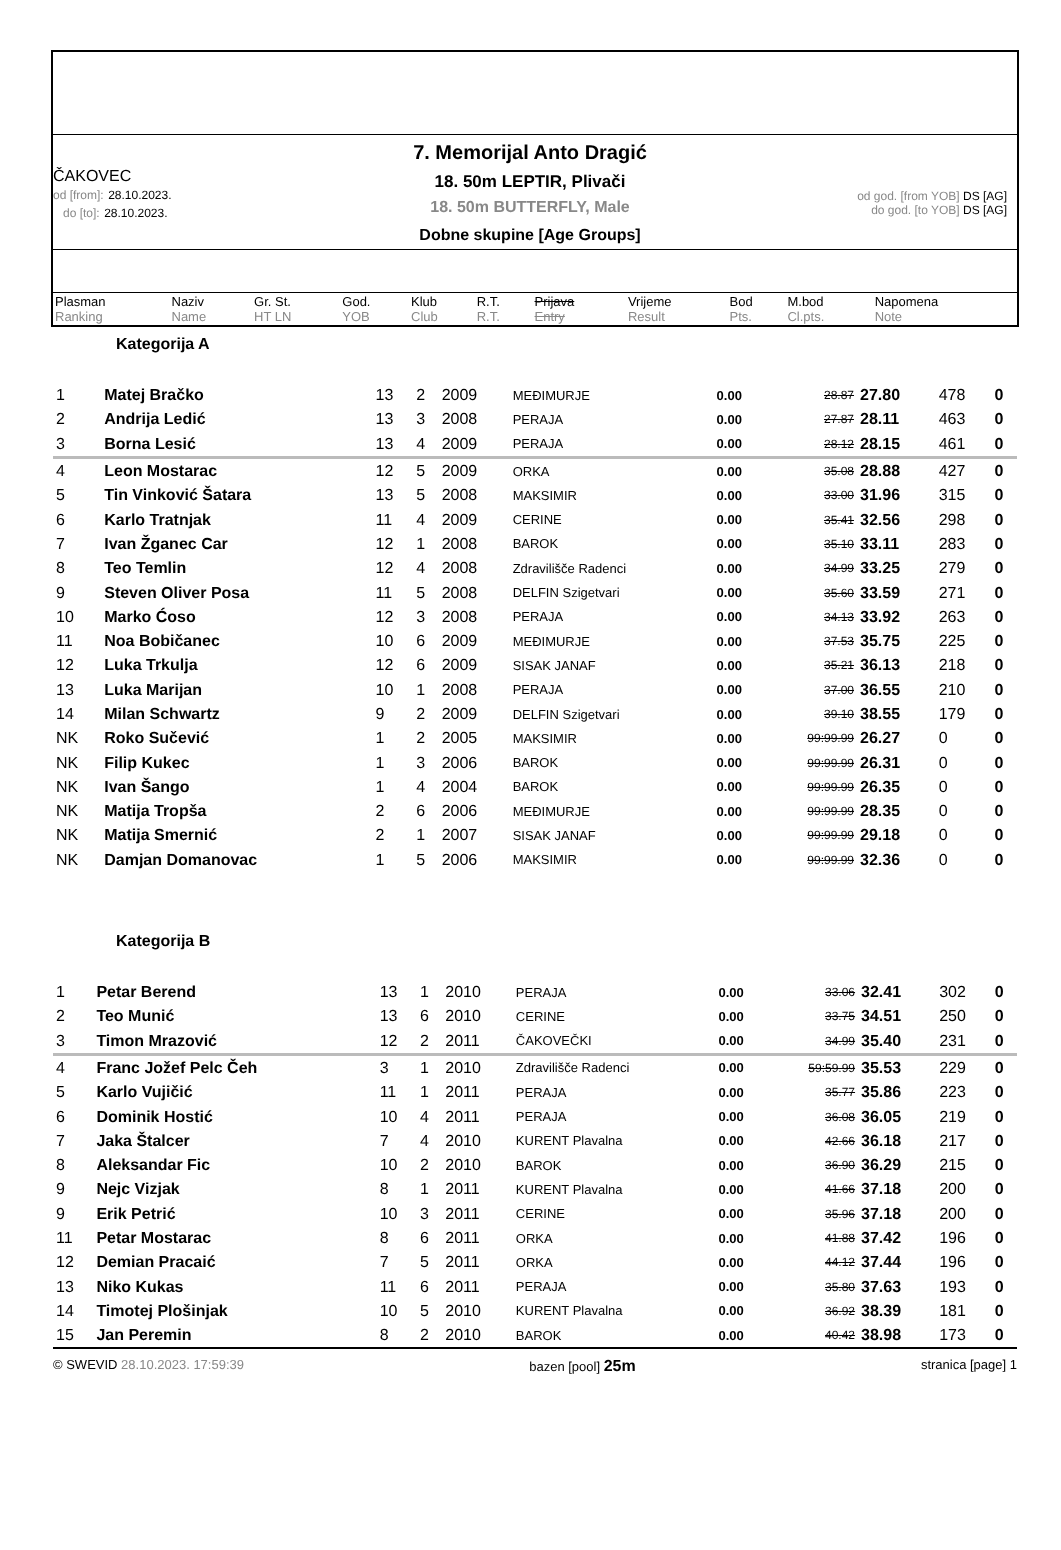ČAKOVEC
od [from]: 28.10.2023.
do [to]: 28.10.2023.
7. Memorijal Anto Dragić
18. 50m LEPTIR, Plivači
18. 50m BUTTERFLY, Male
Dobne skupine [Age Groups]
od god. [from YOB] DS [AG]
do god. [to YOB] DS [AG]
| Plasman Ranking | Naziv Name | Gr. St. HT LN | God. YOB | Klub Club | R.T. R.T. | Prijava Entry | Vrijeme Result | Bod Pts. | M.bod Cl.pts. | Napomena Note |
Kategorija A
| 1 | Matej Bračko | 13 | 2 | 2009 | MEĐIMURJE | 0.00 | 28.87 | 27.80 | 478 | 0 |
| 2 | Andrija Ledić | 13 | 3 | 2008 | PERAJA | 0.00 | 27.87 | 28.11 | 463 | 0 |
| 3 | Borna Lesić | 13 | 4 | 2009 | PERAJA | 0.00 | 28.12 | 28.15 | 461 | 0 |
| 4 | Leon Mostarac | 12 | 5 | 2009 | ORKA | 0.00 | 35.08 | 28.88 | 427 | 0 |
| 5 | Tin Vinković Šatara | 13 | 5 | 2008 | MAKSIMIR | 0.00 | 33.00 | 31.96 | 315 | 0 |
| 6 | Karlo Tratnjak | 11 | 4 | 2009 | CERINE | 0.00 | 35.41 | 32.56 | 298 | 0 |
| 7 | Ivan Žganec Car | 12 | 1 | 2008 | BAROK | 0.00 | 35.10 | 33.11 | 283 | 0 |
| 8 | Teo Temlin | 12 | 4 | 2008 | Zdravilišče Radenci | 0.00 | 34.99 | 33.25 | 279 | 0 |
| 9 | Steven Oliver Posa | 11 | 5 | 2008 | DELFIN Szigetvari | 0.00 | 35.60 | 33.59 | 271 | 0 |
| 10 | Marko Ćoso | 12 | 3 | 2008 | PERAJA | 0.00 | 34.13 | 33.92 | 263 | 0 |
| 11 | Noa Bobičanec | 10 | 6 | 2009 | MEĐIMURJE | 0.00 | 37.53 | 35.75 | 225 | 0 |
| 12 | Luka Trkulja | 12 | 6 | 2009 | SISAK JANAF | 0.00 | 35.21 | 36.13 | 218 | 0 |
| 13 | Luka Marijan | 10 | 1 | 2008 | PERAJA | 0.00 | 37.00 | 36.55 | 210 | 0 |
| 14 | Milan Schwartz | 9 | 2 | 2009 | DELFIN Szigetvari | 0.00 | 39.10 | 38.55 | 179 | 0 |
| NK | Roko Sučević | 1 | 2 | 2005 | MAKSIMIR | 0.00 | 99:99.99 | 26.27 | 0 | 0 |
| NK | Filip Kukec | 1 | 3 | 2006 | BAROK | 0.00 | 99:99.99 | 26.31 | 0 | 0 |
| NK | Ivan Šango | 1 | 4 | 2004 | BAROK | 0.00 | 99:99.99 | 26.35 | 0 | 0 |
| NK | Matija Tropša | 2 | 6 | 2006 | MEĐIMURJE | 0.00 | 99:99.99 | 28.35 | 0 | 0 |
| NK | Matija Smernić | 2 | 1 | 2007 | SISAK JANAF | 0.00 | 99:99.99 | 29.18 | 0 | 0 |
| NK | Damjan Domanovac | 1 | 5 | 2006 | MAKSIMIR | 0.00 | 99:99.99 | 32.36 | 0 | 0 |
Kategorija B
| 1 | Petar Berend | 13 | 1 | 2010 | PERAJA | 0.00 | 33.06 | 32.41 | 302 | 0 |
| 2 | Teo Munić | 13 | 6 | 2010 | CERINE | 0.00 | 33.75 | 34.51 | 250 | 0 |
| 3 | Timon Mrazović | 12 | 2 | 2011 | ČAKOVEČKI | 0.00 | 34.99 | 35.40 | 231 | 0 |
| 4 | Franc Jožef Pelc Čeh | 3 | 1 | 2010 | Zdravilišče Radenci | 0.00 | 59:59.99 | 35.53 | 229 | 0 |
| 5 | Karlo Vujičić | 11 | 1 | 2011 | PERAJA | 0.00 | 35.77 | 35.86 | 223 | 0 |
| 6 | Dominik Hostić | 10 | 4 | 2011 | PERAJA | 0.00 | 36.08 | 36.05 | 219 | 0 |
| 7 | Jaka Štalcer | 7 | 4 | 2010 | KURENT Plavalna | 0.00 | 42.66 | 36.18 | 217 | 0 |
| 8 | Aleksandar Fic | 10 | 2 | 2010 | BAROK | 0.00 | 36.90 | 36.29 | 215 | 0 |
| 9 | Nejc Vizjak | 8 | 1 | 2011 | KURENT Plavalna | 0.00 | 41.66 | 37.18 | 200 | 0 |
| 9 | Erik Petrić | 10 | 3 | 2011 | CERINE | 0.00 | 35.96 | 37.18 | 200 | 0 |
| 11 | Petar Mostarac | 8 | 6 | 2011 | ORKA | 0.00 | 41.88 | 37.42 | 196 | 0 |
| 12 | Demian Pracaić | 7 | 5 | 2011 | ORKA | 0.00 | 44.12 | 37.44 | 196 | 0 |
| 13 | Niko Kukas | 11 | 6 | 2011 | PERAJA | 0.00 | 35.80 | 37.63 | 193 | 0 |
| 14 | Timotej Plošinjak | 10 | 5 | 2010 | KURENT Plavalna | 0.00 | 36.92 | 38.39 | 181 | 0 |
| 15 | Jan Peremin | 8 | 2 | 2010 | BAROK | 0.00 | 40.42 | 38.98 | 173 | 0 |
© SWEVID 28.10.2023. 17:59:39 bazen [pool] 25m stranica [page] 1